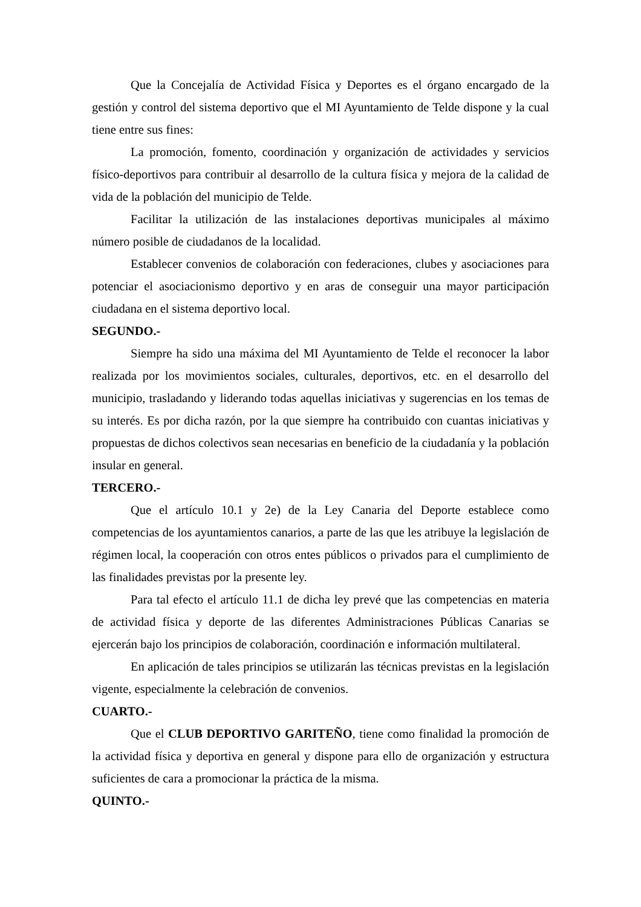Que la Concejalía de Actividad Física y Deportes es el órgano encargado de la gestión y control del sistema deportivo que el MI Ayuntamiento de Telde dispone y la cual tiene entre sus fines:
La promoción, fomento, coordinación y organización de actividades y servicios físico-deportivos para contribuir al desarrollo de la cultura física y mejora de la calidad de vida de la población del municipio de Telde.
Facilitar la utilización de las instalaciones deportivas municipales al máximo número posible de ciudadanos de la localidad.
Establecer convenios de colaboración con federaciones, clubes y asociaciones para potenciar el asociacionismo deportivo y en aras de conseguir una mayor participación ciudadana en el sistema deportivo local.
SEGUNDO.-
Siempre ha sido una máxima del MI Ayuntamiento de Telde el reconocer la labor realizada por los movimientos sociales, culturales, deportivos, etc. en el desarrollo del municipio, trasladando y liderando todas aquellas iniciativas y sugerencias en los temas de su interés. Es por dicha razón, por la que siempre ha contribuido con cuantas iniciativas y propuestas de dichos colectivos sean necesarias en beneficio de la ciudadanía y la población insular en general.
TERCERO.-
Que el artículo 10.1 y 2e) de la Ley Canaria del Deporte establece como competencias de los ayuntamientos canarios, a parte de las que les atribuye la legislación de régimen local, la cooperación con otros entes públicos o privados para el cumplimiento de las finalidades previstas por la presente ley.
Para tal efecto el artículo 11.1 de dicha ley prevé que las competencias en materia de actividad física y deporte de las diferentes Administraciones Públicas Canarias se ejercerán bajo los principios de colaboración, coordinación e información multilateral.
En aplicación de tales principios se utilizarán las técnicas previstas en la legislación vigente, especialmente la celebración de convenios.
CUARTO.-
Que el CLUB DEPORTIVO GARITEÑO, tiene como finalidad la promoción de la actividad física y deportiva en general y dispone para ello de organización y estructura suficientes de cara a promocionar la práctica de la misma.
QUINTO.-